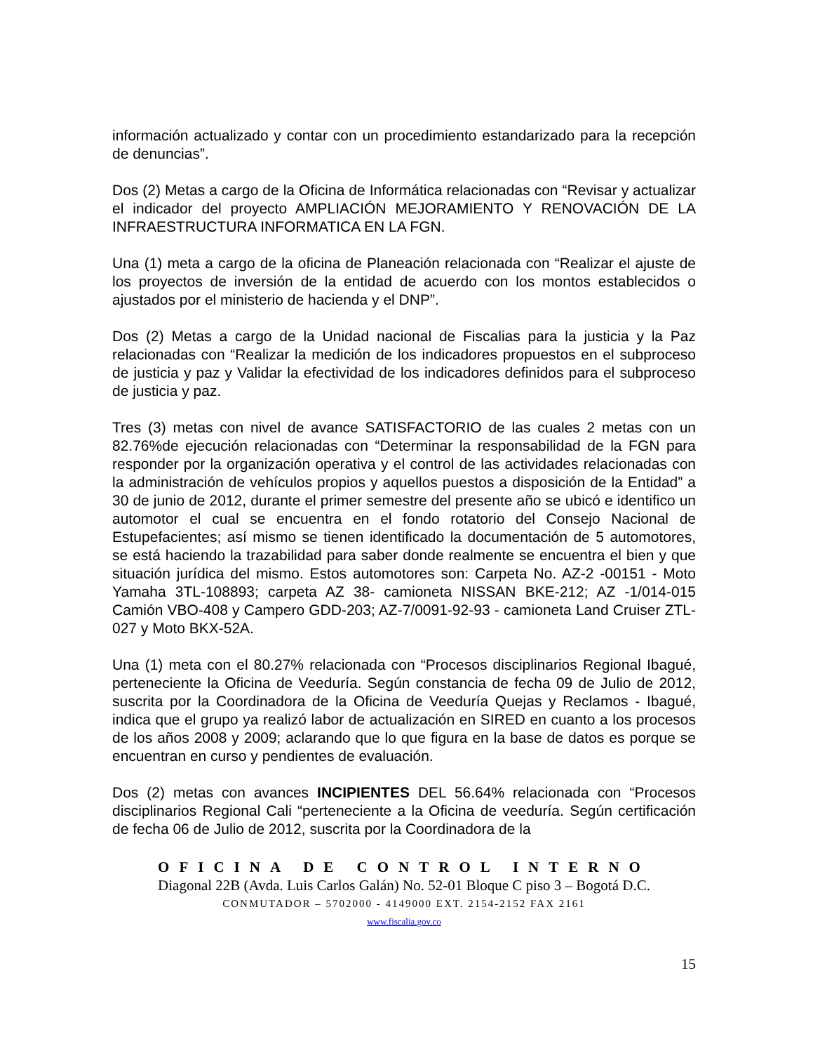información actualizado y contar con un procedimiento estandarizado para la recepción de denuncias”.
Dos (2) Metas a cargo de la Oficina de Informática relacionadas con “Revisar y actualizar el indicador del proyecto AMPLIACIÓN MEJORAMIENTO Y RENOVACIÓN DE LA INFRAESTRUCTURA INFORMATICA EN LA FGN.
Una (1) meta a cargo de la oficina de Planeación relacionada con “Realizar el ajuste de los proyectos de inversión de la entidad de acuerdo con los montos establecidos o ajustados por el ministerio de hacienda y el DNP”.
Dos (2) Metas a cargo de la Unidad nacional de Fiscalias para la justicia y la Paz relacionadas con “Realizar la medición de los indicadores propuestos en el subproceso de justicia y paz y Validar la efectividad de los indicadores definidos para el subproceso de justicia y paz.
Tres (3) metas con nivel de avance SATISFACTORIO de las cuales 2 metas con un 82.76%de ejecución relacionadas con “Determinar la responsabilidad de la FGN para responder por la organización operativa y el control de las actividades relacionadas con la administración de vehículos propios y aquellos puestos a disposición de la Entidad” a 30 de junio de 2012, durante el primer semestre del presente año se ubicó e identifico un automotor el cual se encuentra en el fondo rotatorio del Consejo Nacional de Estupefacientes; así mismo se tienen identificado la documentación de 5 automotores, se está haciendo la trazabilidad para saber donde realmente se encuentra el bien y que situación jurídica del mismo. Estos automotores son: Carpeta No. AZ-2 -00151 - Moto Yamaha 3TL-108893; carpeta AZ 38- camioneta NISSAN BKE-212; AZ -1/014-015 Camión VBO-408 y Campero GDD-203; AZ-7/0091-92-93 - camioneta Land Cruiser ZTL-027 y Moto BKX-52A.
Una (1) meta con el 80.27% relacionada con “Procesos disciplinarios Regional Ibagué, perteneciente la Oficina de Veeduría. Según constancia de fecha 09 de Julio de 2012, suscrita por la Coordinadora de la Oficina de Veeduría Quejas y Reclamos - Ibagué, indica que el grupo ya realizó labor de actualización en SIRED en cuanto a los procesos de los años 2008 y 2009; aclarando que lo que figura en la base de datos es porque se encuentran en curso y pendientes de evaluación.
Dos (2) metas con avances INCIPIENTES DEL 56.64% relacionada con “Procesos disciplinarios Regional Cali “perteneciente a la Oficina de veeduría. Según certificación de fecha 06 de Julio de 2012, suscrita por la Coordinadora de la
OFICINA DE CONTROL INTERNO
Diagonal 22B (Avda. Luis Carlos Galán) No. 52-01 Bloque C piso 3 – Bogotá D.C.
CONMUTADOR – 5702000 - 4149000 EXT. 2154-2152 FAX 2161
www.fiscalia.gov.co
15